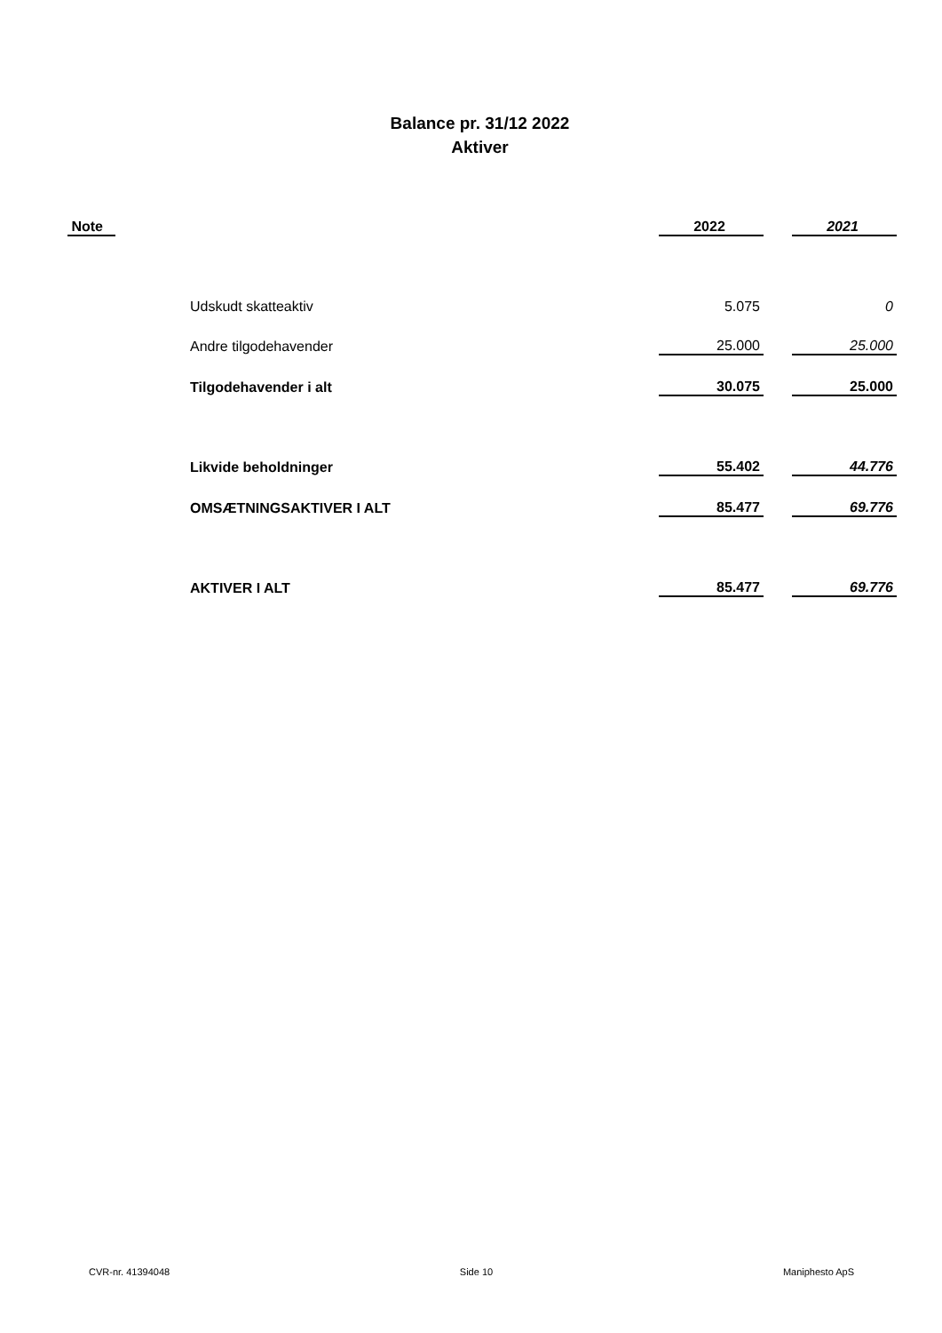Balance pr. 31/12 2022
Aktiver
| Note | | 2022 | | 2021 |
| --- | --- | --- | --- | --- |
| | Udskudt skatteaktiv | 5.075 | | 0 |
| | Andre tilgodehavender | 25.000 | | 25.000 |
| | Tilgodehavender i alt | 30.075 | | 25.000 |
| | Likvide beholdninger | 55.402 | | 44.776 |
| | OMSÆTNINGSAKTIVER I ALT | 85.477 | | 69.776 |
| | AKTIVER I ALT | 85.477 | | 69.776 |
CVR-nr. 41394048 Side 10 Maniphesto ApS